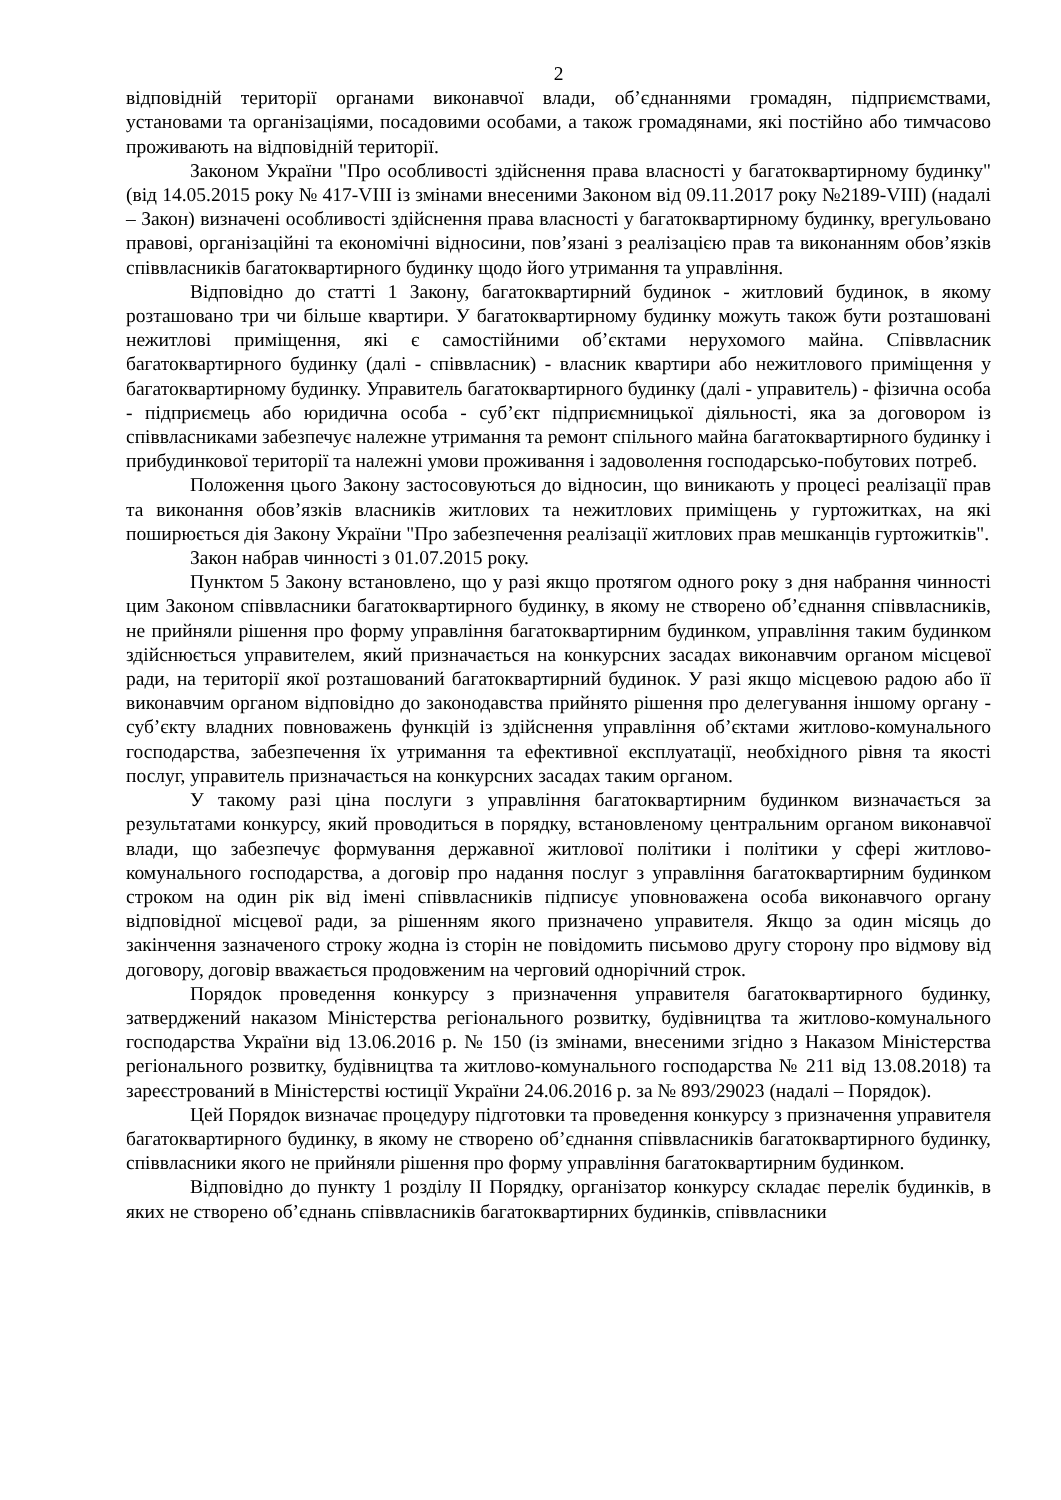2
відповідній території органами виконавчої влади, об’єднаннями громадян, підприємствами, установами та організаціями, посадовими особами, а також громадянами, які постійно або тимчасово проживають на відповідній території.
Законом України "Про особливості здійснення права власності у багатоквартирному будинку" (від 14.05.2015 року № 417-VIII із змінами внесеними Законом від 09.11.2017 року №2189-VIII) (надалі – Закон) визначені особливості здійснення права власності у багатоквартирному будинку, врегульовано правові, організаційні та економічні відносини, пов’язані з реалізацією прав та виконанням обов’язків співвласників багатоквартирного будинку щодо його утримання та управління.
Відповідно до статті 1 Закону, багатоквартирний будинок - житловий будинок, в якому розташовано три чи більше квартири. У багатоквартирному будинку можуть також бути розташовані нежитлові приміщення, які є самостійними об’єктами нерухомого майна. Співвласник багатоквартирного будинку (далі - співвласник) - власник квартири або нежитлового приміщення у багатоквартирному будинку. Управитель багатоквартирного будинку (далі - управитель) - фізична особа - підприємець або юридична особа - суб’єкт підприємницької діяльності, яка за договором із співвласниками забезпечує належне утримання та ремонт спільного майна багатоквартирного будинку і прибудинкової території та належні умови проживання і задоволення господарсько-побутових потреб.
Положення цього Закону застосовуються до відносин, що виникають у процесі реалізації прав та виконання обов’язків власників житлових та нежитлових приміщень у гуртожитках, на які поширюється дія Закону України "Про забезпечення реалізації житлових прав мешканців гуртожитків".
Закон набрав чинності з 01.07.2015 року.
Пунктом 5 Закону встановлено, що у разі якщо протягом одного року з дня набрання чинності цим Законом співвласники багатоквартирного будинку, в якому не створено об’єднання співвласників, не прийняли рішення про форму управління багатоквартирним будинком, управління таким будинком здійснюється управителем, який призначається на конкурсних засадах виконавчим органом місцевої ради, на території якої розташований багатоквартирний будинок. У разі якщо місцевою радою або її виконавчим органом відповідно до законодавства прийнято рішення про делегування іншому органу - суб’єкту владних повноважень функцій із здійснення управління об’єктами житлово-комунального господарства, забезпечення їх утримання та ефективної експлуатації, необхідного рівня та якості послуг, управитель призначається на конкурсних засадах таким органом.
У такому разі ціна послуги з управління багатоквартирним будинком визначається за результатами конкурсу, який проводиться в порядку, встановленому центральним органом виконавчої влади, що забезпечує формування державної житлової політики і політики у сфері житлово-комунального господарства, а договір про надання послуг з управління багатоквартирним будинком строком на один рік від імені співвласників підписує уповноважена особа виконавчого органу відповідної місцевої ради, за рішенням якого призначено управителя. Якщо за один місяць до закінчення зазначеного строку жодна із сторін не повідомить письмово другу сторону про відмову від договору, договір вважається продовженим на черговий однорічний строк.
Порядок проведення конкурсу з призначення управителя багатоквартирного будинку, затверджений наказом Міністерства регіонального розвитку, будівництва та житлово-комунального господарства України від 13.06.2016 р. № 150 (із змінами, внесеними згідно з Наказом Міністерства регіонального розвитку, будівництва та житлово-комунального господарства № 211 від 13.08.2018) та зареєстрований в Міністерстві юстиції України 24.06.2016 р. за № 893/29023 (надалі – Порядок).
Цей Порядок визначає процедуру підготовки та проведення конкурсу з призначення управителя багатоквартирного будинку, в якому не створено об’єднання співвласників багатоквартирного будинку, співвласники якого не прийняли рішення про форму управління багатоквартирним будинком.
Відповідно до пункту 1 розділу II Порядку, організатор конкурсу складає перелік будинків, в яких не створено об’єднань співвласників багатоквартирних будинків, співвласники